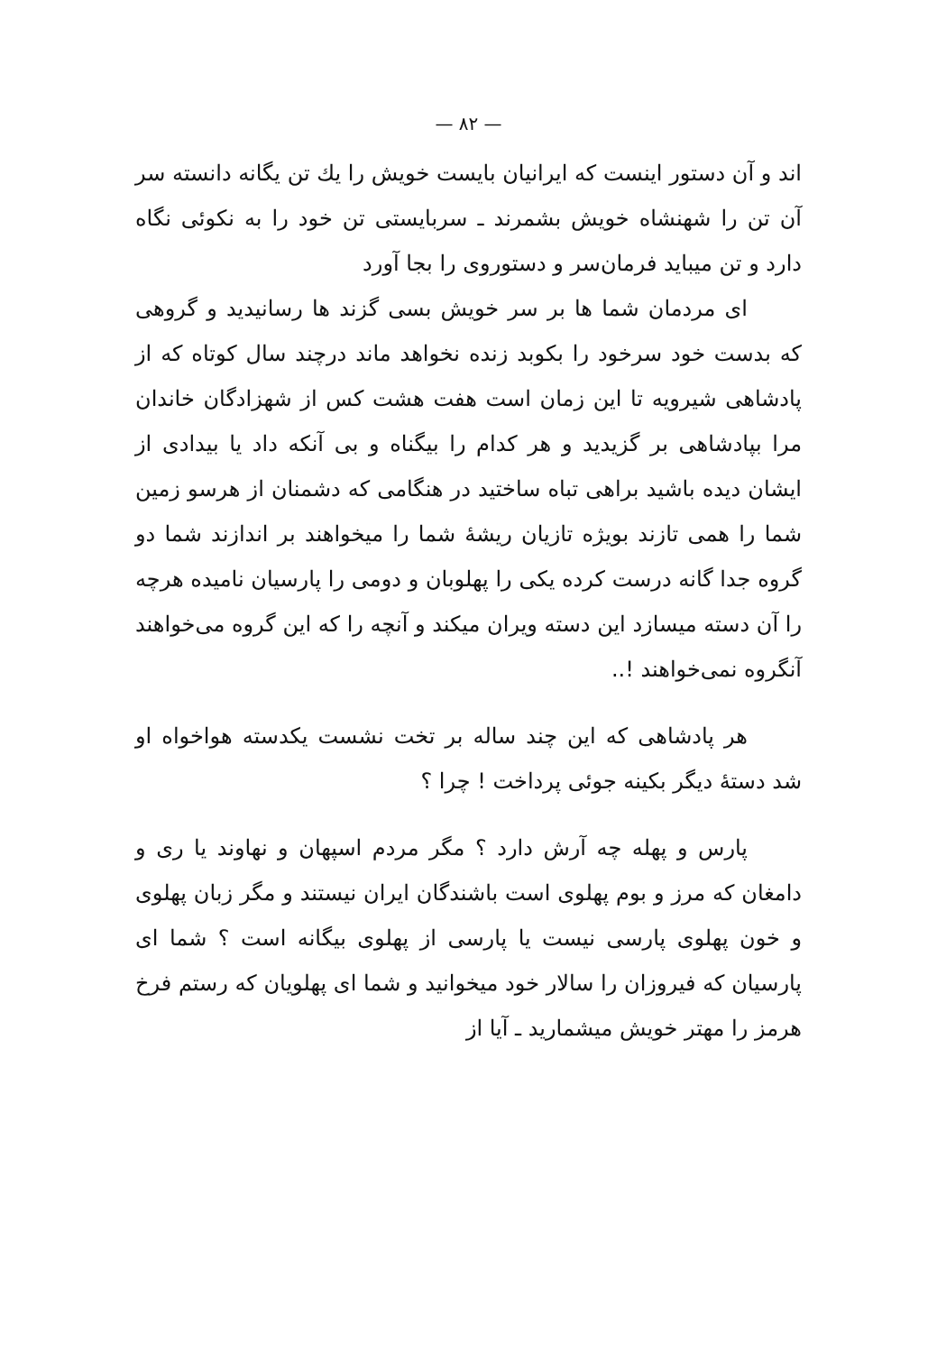— ۸۲ —
اند و آن دستور اینست که ایرانیان بایست خویش را یك تن یگانه دانسته سر آن تن را شهنشاه خویش بشمرند ـ سربایستی تن خود را به نکوئی نگاه دارد و تن میباید فرمان‌سر و دستوروی را بجا آورد
ای مردمان شما ها بر سر خویش بسی گزند ها رسانیدید و گروهی که بدست خود سرخود را بکوبد زنده نخواهد ماند درچند سال کوتاه که از پادشاهی شیرویه تا این زمان است هفت هشت کس از شهزادگان خاندان مرا بپادشاهی بر گزیدید و هر کدام را بیگناه و بی آنکه داد یا بیدادی از ایشان دیده باشید براهی تباه ساختید در هنگامی که دشمنان از هرسو زمین شما را همی تازند بویژه تازیان ریشهٔ شما را میخواهند بر اندازند شما دو گروه جدا گانه درست کرده یکی را پهلوبان و دومی را پارسیان نامیده هرچه را آن دسته میسازد این دسته ویران میکند و آنچه را که این گروه می‌خواهند آنگروه نمی‌خواهند !..
هر پادشاهی که این چند ساله بر تخت نشست یکدسته هواخواه او شد دستهٔ دیگر بکینه جوئی پرداخت ! چرا ؟
پارس و پهله چه آرش دارد ؟ مگر مردم اسپهان و نهاوند یا ری و دامغان که مرز و بوم پهلوی است باشندگان ایران نیستند و مگر زبان پهلوی و خون پهلوی پارسی نیست یا پارسی از پهلوی بیگانه است ؟ شما ای پارسیان که فیروزان را سالار خود میخوانید و شما ای پهلویان که رستم فرخ هرمز را مهتر خویش میشمارید ـ آیا از